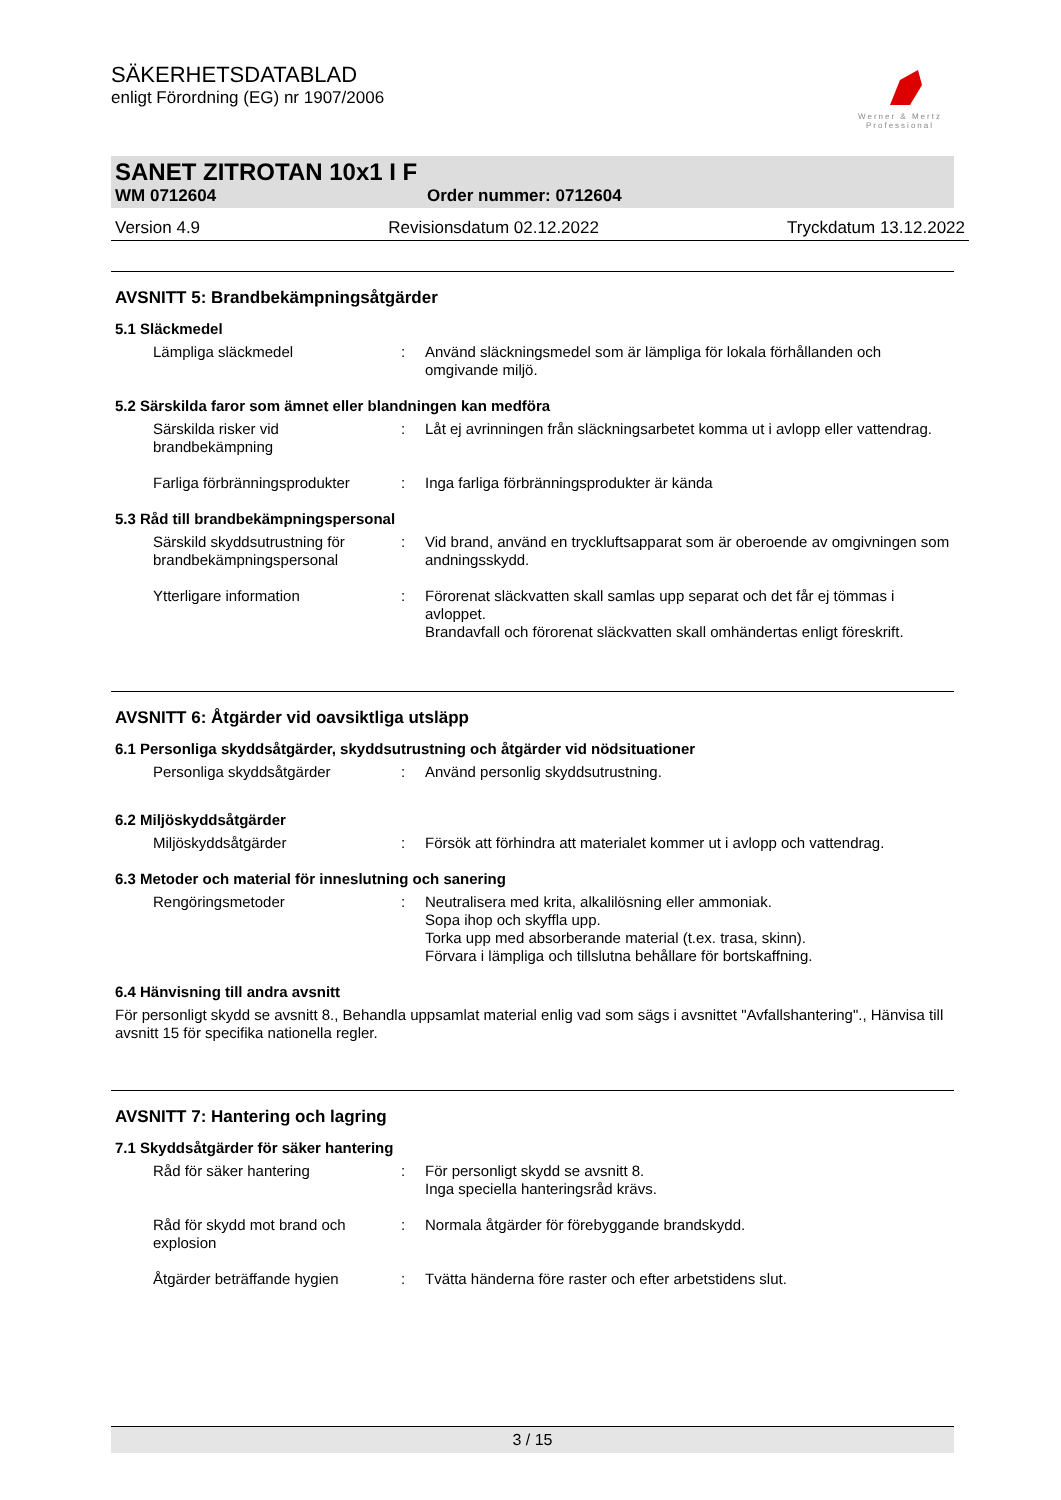Werner & Mertz
Professional
SÄKERHETSDATABLAD
enligt Förordning (EG) nr 1907/2006
SANET ZITROTAN 10x1 I F
WM 0712604 Order nummer: 0712604
Version 4.9 Revisionsdatum 02.12.2022 Tryckdatum 13.12.2022
AVSNITT 5: Brandbekämpningsåtgärder
5.1 Släckmedel
Lämpliga släckmedel : Använd släckningsmedel som är lämpliga för lokala förhållanden och omgivande miljö.
5.2 Särskilda faror som ämnet eller blandningen kan medföra
Särskilda risker vid brandbekämpning
: Låt ej avrinningen från släckningsarbetet komma ut i avlopp eller vattendrag.
Farliga förbränningsprodukter
: Inga farliga förbränningsprodukter är kända
5.3 Råd till brandbekämpningspersonal
Särskild skyddsutrustning för brandbekämpningspersonal
: Vid brand, använd en tryckluftsapparat som är oberoende av omgivningen som andningsskydd.
Ytterligare information : Förorenat släckvatten skall samlas upp separat och det får ej tömmas i avloppet.
Brandavfall och förorenat släckvatten skall omhändertas enligt föreskrift.
AVSNITT 6: Åtgärder vid oavsiktliga utsläpp
6.1 Personliga skyddsåtgärder, skyddsutrustning och åtgärder vid nödsituationer
Personliga skyddsåtgärder : Använd personlig skyddsutrustning.
6.2 Miljöskyddsåtgärder
Miljöskyddsåtgärder : Försök att förhindra att materialet kommer ut i avlopp och vattendrag.
6.3 Metoder och material för inneslutning och sanering
Rengöringsmetoder : Neutralisera med krita, alkalilösning eller ammoniak.
Sopa ihop och skyffla upp.
Torka upp med absorberande material (t.ex. trasa, skinn).
Förvara i lämpliga och tillslutna behållare för bortskaffning.
6.4 Hänvisning till andra avsnitt
För personligt skydd se avsnitt 8., Behandla uppsamlat material enlig vad som sägs i avsnittet "Avfallshantering"., Hänvisa till avsnitt 15 för specifika nationella regler.
AVSNITT 7: Hantering och lagring
7.1 Skyddsåtgärder för säker hantering
Råd för säker hantering : För personligt skydd se avsnitt 8.
Inga speciella hanteringsråd krävs.
Råd för skydd mot brand och explosion
: Normala åtgärder för förebyggande brandskydd.
Åtgärder beträffande hygien : Tvätta händerna före raster och efter arbetstidens slut.
3 / 15